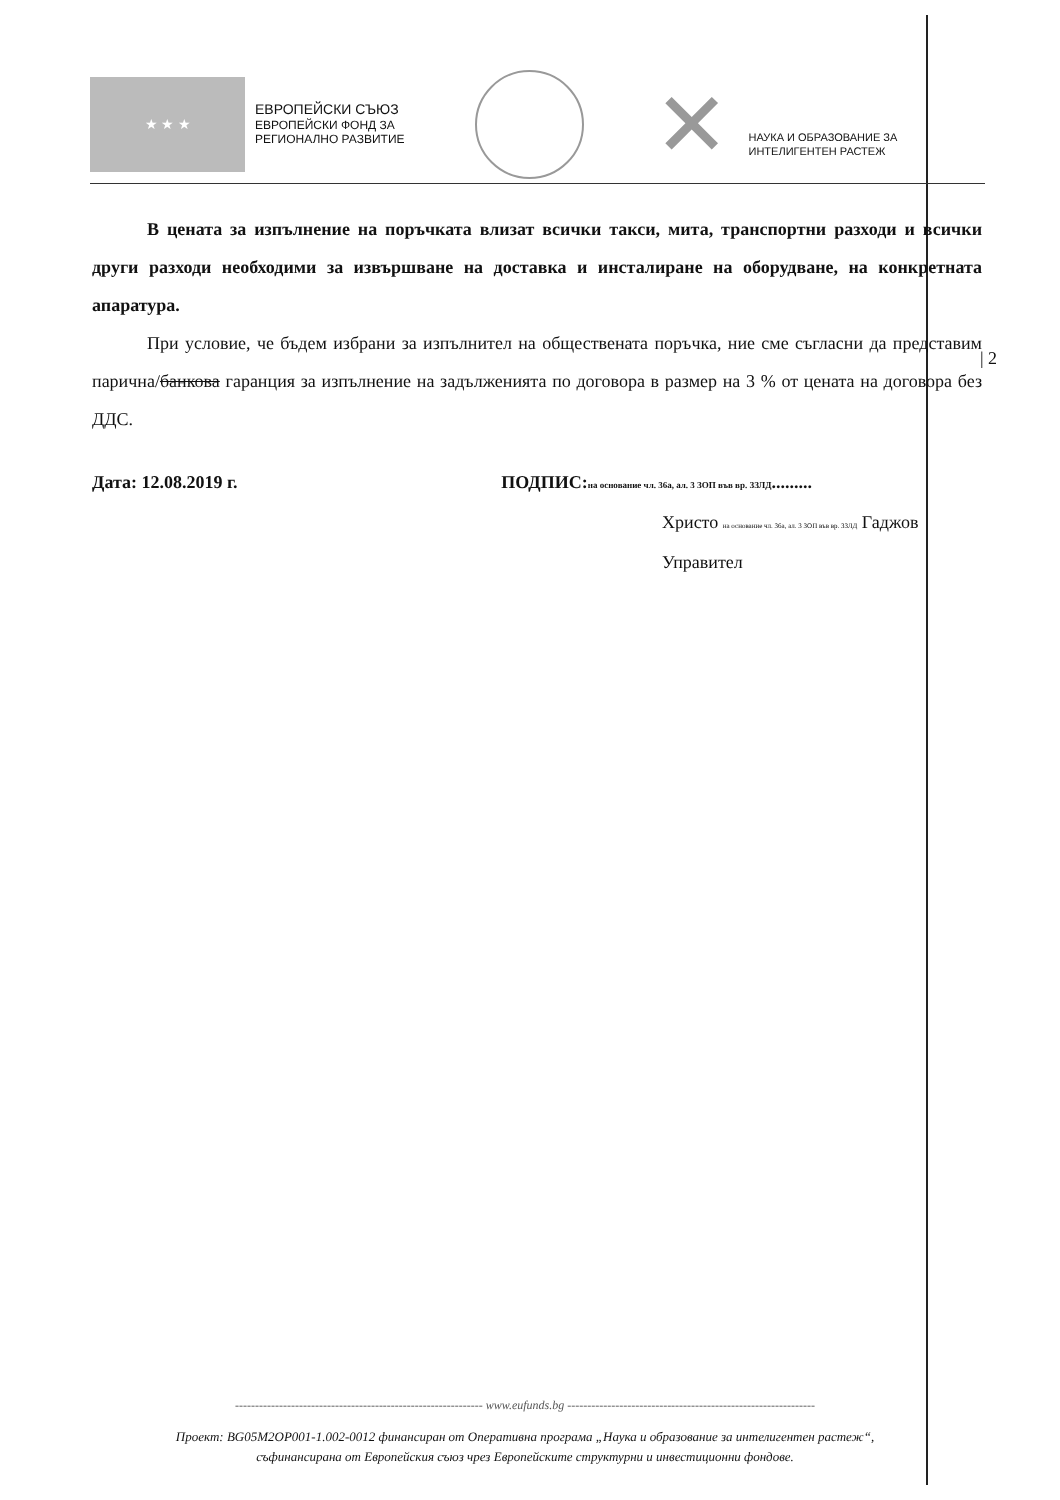★ ★ ★
ЕВРОПЕЙСКИ СЪЮЗ
ЕВРОПЕЙСКИ ФОНД ЗА
РЕГИОНАЛНО РАЗВИТИЕ
✕
НАУКА И ОБРАЗОВАНИЕ ЗА
ИНТЕЛИГЕНТЕН РАСТЕЖ
В цената за изпълнение на поръчката влизат всички такси, мита, транспортни разходи и всички други разходи необходими за извършване на доставка и инсталиране на оборудване, на конкретната апаратура.
При условие, че бъдем избрани за изпълнител на обществената поръчка, ние сме съгласни да представим парична/банкова гаранция за изпълнение на задълженията по договора в размер на 3 % от цената на договора без ДДС.
Дата: 12.08.2019 г. ПОДПИС:на основание чл. 36а, ал. 3 ЗОП във вр. ЗЗЛД.........
Христо на основание чл. 36а, ал. 3 ЗОП във вр. ЗЗЛД Гаджов
Управител
| 2
-------------------------------------------------------------- www.eufunds.bg --------------------------------------------------------------
Проект: BG05M2OP001-1.002-0012 финансиран от Оперативна програма „Наука и образование за интелигентен растеж“,
съфинансирана от Европейския съюз чрез Европейските структурни и инвестиционни фондове.